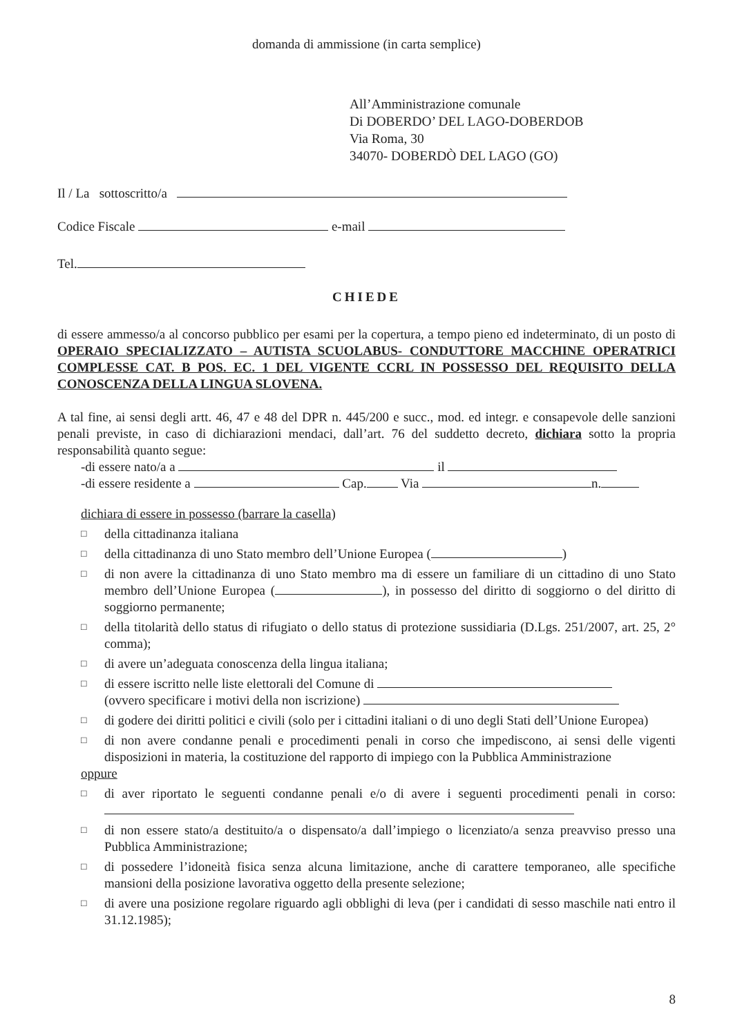domanda di ammissione (in carta semplice)
All’Amministrazione comunale
Di DOBERDO’ DEL LAGO-DOBERDOB
Via Roma, 30
34070- DOBERDÒ DEL LAGO (GO)
Il / La sottoscritto/a
Codice Fiscale e-mail
Tel.
CHIEDE
di essere ammesso/a al concorso pubblico per esami per la copertura, a tempo pieno ed indeterminato, di un posto di OPERAIO SPECIALIZZATO – AUTISTA SCUOLABUS- CONDUTTORE MACCHINE OPERATRICI COMPLESSE CAT. B POS. EC. 1 DEL VIGENTE CCRL IN POSSESSO DEL REQUISITO DELLA CONOSCENZA DELLA LINGUA SLOVENA.
A tal fine, ai sensi degli artt. 46, 47 e 48 del DPR n. 445/200 e succ., mod. ed integr. e consapevole delle sanzioni penali previste, in caso di dichiarazioni mendaci, dall’art. 76 del suddetto decreto, dichiara sotto la propria responsabilità quanto segue:
-di essere nato/a a il
-di essere residente a Cap. Via n.
dichiara di essere in possesso (barrare la casella)
□
della cittadinanza italiana
□
della cittadinanza di uno Stato membro dell’Unione Europea ( )
□
di non avere la cittadinanza di uno Stato membro ma di essere un familiare di un cittadino di uno Stato membro dell’Unione Europea ( ), in possesso del diritto di soggiorno o del diritto di soggiorno permanente;
□
della titolarità dello status di rifugiato o dello status di protezione sussidiaria (D.Lgs. 251/2007, art. 25, 2° comma);
□
di avere un’adeguata conoscenza della lingua italiana;
□
di essere iscritto nelle liste elettorali del Comune di
(ovvero specificare i motivi della non iscrizione)
□
di godere dei diritti politici e civili (solo per i cittadini italiani o di uno degli Stati dell’Unione Europea)
□
di non avere condanne penali e procedimenti penali in corso che impediscono, ai sensi delle vigenti disposizioni in materia, la costituzione del rapporto di impiego con la Pubblica Amministrazione
oppure
□
di aver riportato le seguenti condanne penali e/o di avere i seguenti procedimenti penali in corso:
□
di non essere stato/a destituito/a o dispensato/a dall’impiego o licenziato/a senza preavviso presso una Pubblica Amministrazione;
□
di possedere l’idoneità fisica senza alcuna limitazione, anche di carattere temporaneo, alle specifiche mansioni della posizione lavorativa oggetto della presente selezione;
□
di avere una posizione regolare riguardo agli obblighi di leva (per i candidati di sesso maschile nati entro il 31.12.1985);
8